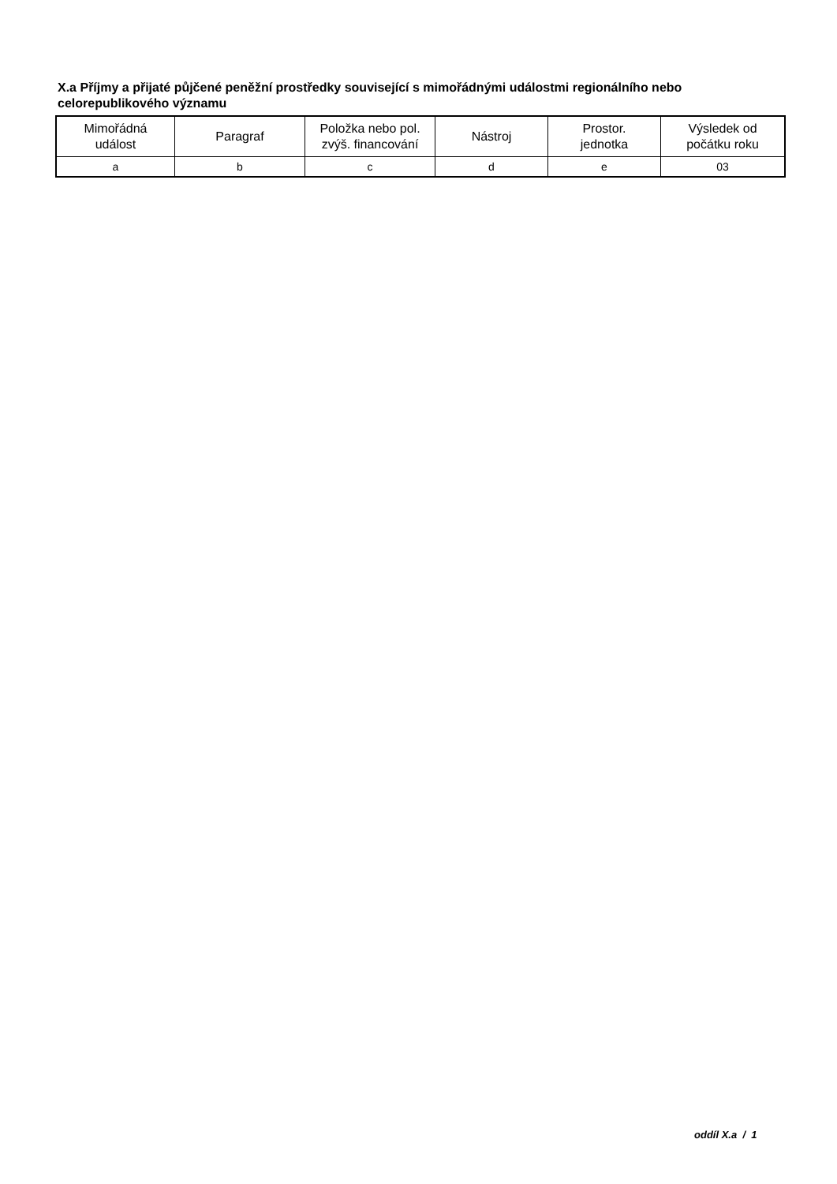X.a Příjmy a přijaté půjčené peněžní prostředky související s mimořádnými událostmi regionálního nebo celorepublikového významu
| Mimořádná událost | Paragraf | Položka nebo pol. zvýš. financování | Nástroj | Prostor. jednotka | Výsledek od počátku roku |
| --- | --- | --- | --- | --- | --- |
| a | b | c | d | e | 03 |
oddíl X.a / 1